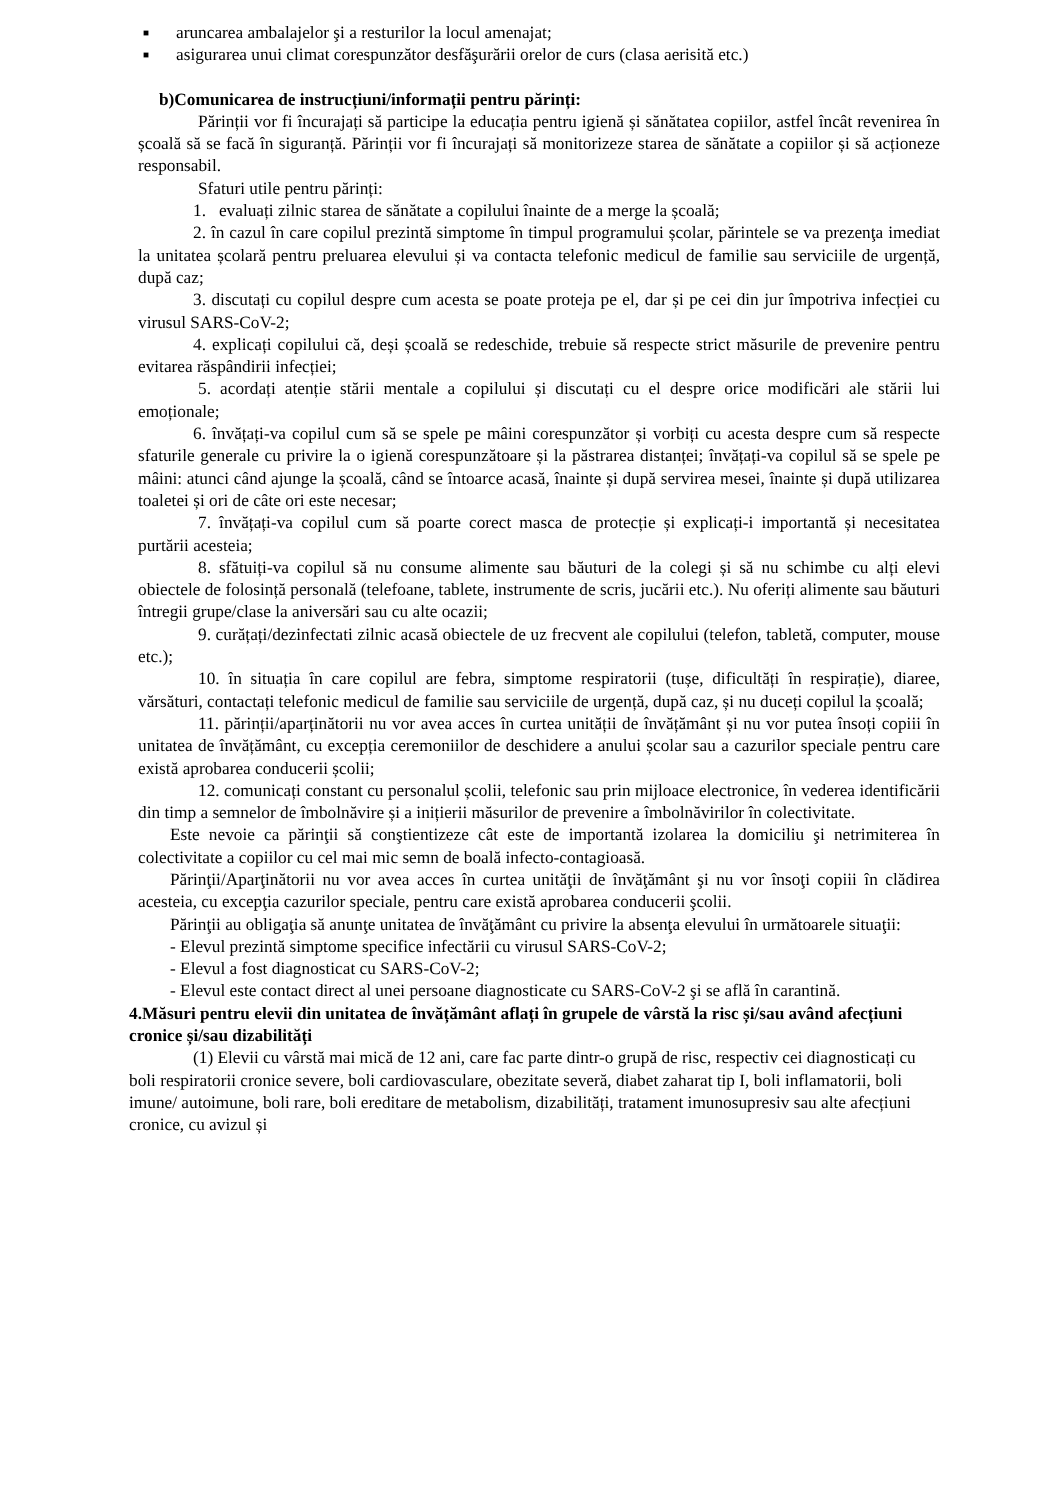■ aruncarea ambalajelor şi a resturilor la locul amenajat;
■ asigurarea unui climat corespunzător desfăşurării orelor de curs (clasa aerisită etc.)
b)Comunicarea de instrucțiuni/informații pentru părinți:
Părinții vor fi încurajați să participe la educația pentru igienă și sănătatea copiilor, astfel încât revenirea în școală să se facă în siguranță. Părinții vor fi încurajați să monitorizeze starea de sănătate a copiilor și să acționeze responsabil.
Sfaturi utile pentru părinți:
1. evaluați zilnic starea de sănătate a copilului înainte de a merge la școală;
2. în cazul în care copilul prezintă simptome în timpul programului școlar, părintele se va prezenţa imediat la unitatea școlară pentru preluarea elevului și va contacta telefonic medicul de familie sau serviciile de urgență, după caz;
3. discutați cu copilul despre cum acesta se poate proteja pe el, dar și pe cei din jur împotriva infecției cu virusul SARS-CoV-2;
4. explicați copilului că, deși școală se redeschide, trebuie să respecte strict măsurile de prevenire pentru evitarea răspândirii infecției;
5. acordați atenție stării mentale a copilului și discutați cu el despre orice modificări ale stării lui emoționale;
6. învățați-va copilul cum să se spele pe mâini corespunzător și vorbiți cu acesta despre cum să respecte sfaturile generale cu privire la o igienă corespunzătoare și la păstrarea distanței; învățați-va copilul să se spele pe mâini: atunci când ajunge la școală, când se întoarce acasă, înainte și după servirea mesei, înainte și după utilizarea toaletei și ori de câte ori este necesar;
7. învățați-va copilul cum să poarte corect masca de protecție și explicați-i importantă și necesitatea purtării acesteia;
8. sfătuiți-va copilul să nu consume alimente sau băuturi de la colegi și să nu schimbe cu alți elevi obiectele de folosință personală (telefoane, tablete, instrumente de scris, jucării etc.). Nu oferiți alimente sau băuturi întregii grupe/clase la aniversări sau cu alte ocazii;
9. curățați/dezinfectati zilnic acasă obiectele de uz frecvent ale copilului (telefon, tabletă, computer, mouse etc.);
10. în situația în care copilul are febra, simptome respiratorii (tușe, dificultăți în respirație), diaree, vărsături, contactați telefonic medicul de familie sau serviciile de urgență, după caz, și nu duceți copilul la școală;
11. părinții/aparținătorii nu vor avea acces în curtea unității de învățământ și nu vor putea însoți copiii în unitatea de învățământ, cu excepția ceremoniilor de deschidere a anului școlar sau a cazurilor speciale pentru care există aprobarea conducerii școlii;
12. comunicați constant cu personalul școlii, telefonic sau prin mijloace electronice, în vederea identificării din timp a semnelor de îmbolnăvire și a inițierii măsurilor de prevenire a îmbolnăvirilor în colectivitate.
Este nevoie ca părinţii să conştientizeze cât este de importantă izolarea la domiciliu şi netrimiterea în colectivitate a copiilor cu cel mai mic semn de boală infecto-contagioasă.
Părinţii/Aparţinătorii nu vor avea acces în curtea unităţii de învăţământ şi nu vor însoţi copiii în clădirea acesteia, cu excepţia cazurilor speciale, pentru care există aprobarea conducerii şcolii.
Părinţii au obligaţia să anunţe unitatea de învăţământ cu privire la absenţa elevului în următoarele situaţii:
- Elevul prezintă simptome specifice infectării cu virusul SARS-CoV-2;
- Elevul a fost diagnosticat cu SARS-CoV-2;
- Elevul este contact direct al unei persoane diagnosticate cu SARS-CoV-2 şi se află în carantină.
4.Măsuri pentru elevii din unitatea de învățământ aflați în grupele de vârstă la risc și/sau având afecțiuni cronice și/sau dizabilități
(1) Elevii cu vârstă mai mică de 12 ani, care fac parte dintr-o grupă de risc, respectiv cei diagnosticați cu boli respiratorii cronice severe, boli cardiovasculare, obezitate severă, diabet zaharat tip I, boli inflamatorii, boli imune/ autoimune, boli rare, boli ereditare de metabolism, dizabilități, tratament imunosupresiv sau alte afecțiuni cronice, cu avizul și